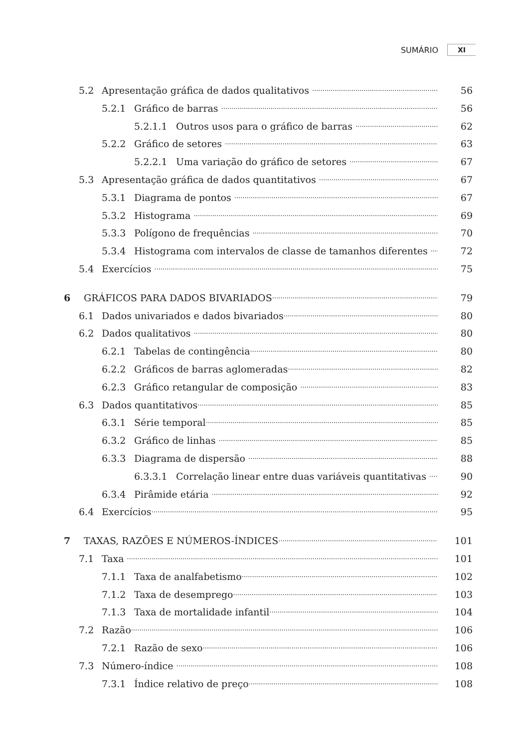SUMÁRIO XI
5.2 Apresentação gráfica de dados qualitativos 56
5.2.1 Gráfico de barras 56
5.2.1.1 Outros usos para o gráfico de barras 62
5.2.2 Gráfico de setores 63
5.2.2.1 Uma variação do gráfico de setores 67
5.3 Apresentação gráfica de dados quantitativos 67
5.3.1 Diagrama de pontos 67
5.3.2 Histograma 69
5.3.3 Polígono de frequências 70
5.3.4 Histograma com intervalos de classe de tamanhos diferentes 72
5.4 Exercícios 75
6 GRÁFICOS PARA DADOS BIVARIADOS 79
6.1 Dados univariados e dados bivariados 80
6.2 Dados qualitativos 80
6.2.1 Tabelas de contingência 80
6.2.2 Gráficos de barras aglomeradas 82
6.2.3 Gráfico retangular de composição 83
6.3 Dados quantitativos 85
6.3.1 Série temporal 85
6.3.2 Gráfico de linhas 85
6.3.3 Diagrama de dispersão 88
6.3.3.1 Correlação linear entre duas variáveis quantitativas 90
6.3.4 Pirâmide etária 92
6.4 Exercícios 95
7 TAXAS, RAZÕES E NÚMEROS-ÍNDICES 101
7.1 Taxa 101
7.1.1 Taxa de analfabetismo 102
7.1.2 Taxa de desemprego 103
7.1.3 Taxa de mortalidade infantil 104
7.2 Razão 106
7.2.1 Razão de sexo 106
7.3 Número-índice 108
7.3.1 Índice relativo de preço 108